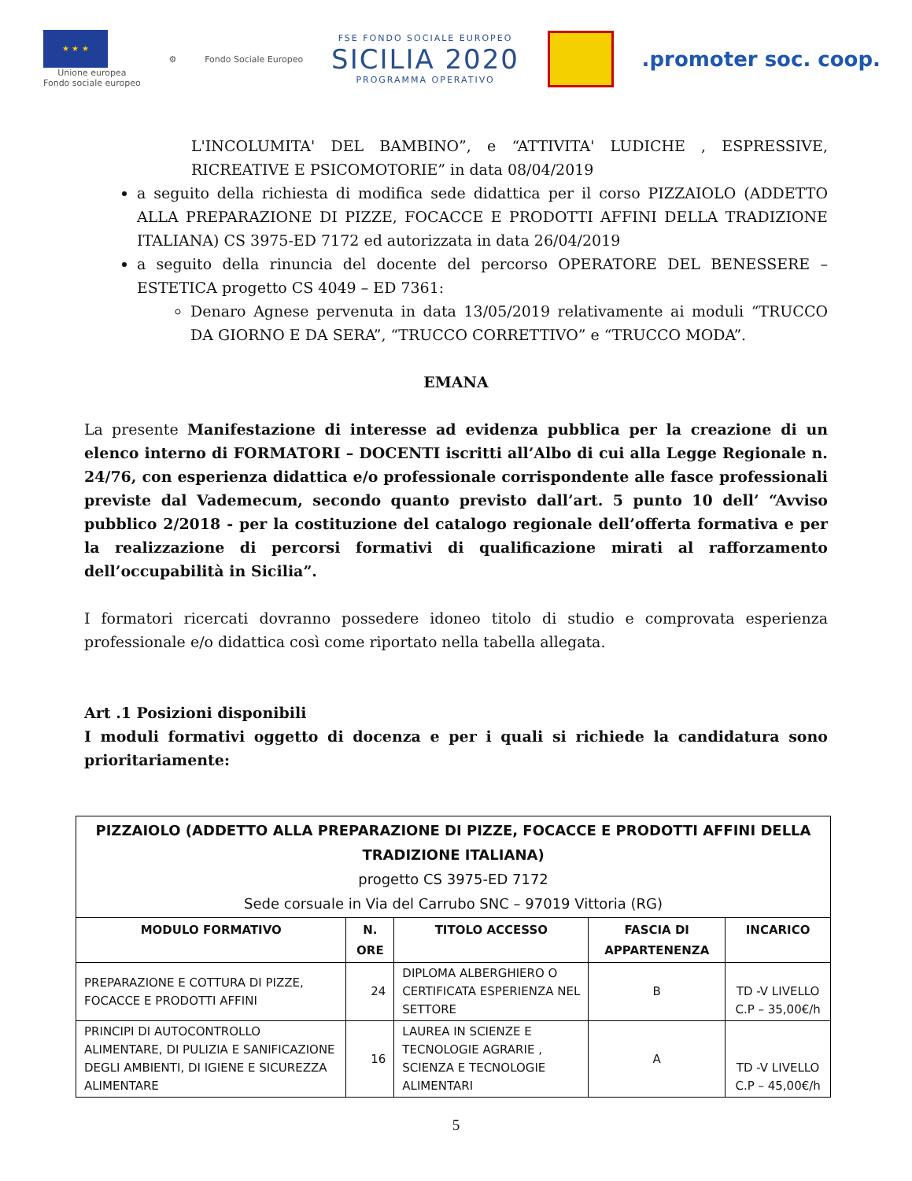★ ★ ★
Unione europea
Fondo sociale europeo
⚙ Fondo Sociale Europeo
FSE FONDO SOCIALE EUROPEO
SICILIA 2020
PROGRAMMA OPERATIVO
.promoter soc. coop.
L'INCOLUMITA' DEL BAMBINO”, e “ATTIVITA' LUDICHE , ESPRESSIVE, RICREATIVE E PSICOMOTORIE” in data 08/04/2019
a seguito della richiesta di modifica sede didattica per il corso PIZZAIOLO (ADDETTO ALLA PREPARAZIONE DI PIZZE, FOCACCE E PRODOTTI AFFINI DELLA TRADIZIONE ITALIANA) CS 3975-ED 7172 ed autorizzata in data 26/04/2019
a seguito della rinuncia del docente del percorso OPERATORE DEL BENESSERE – ESTETICA progetto CS 4049 – ED 7361:
Denaro Agnese pervenuta in data 13/05/2019 relativamente ai moduli “TRUCCO DA GIORNO E DA SERA”, “TRUCCO CORRETTIVO” e “TRUCCO MODA”.
EMANA
La presente Manifestazione di interesse ad evidenza pubblica per la creazione di un elenco interno di FORMATORI – DOCENTI iscritti all’Albo di cui alla Legge Regionale n. 24/76, con esperienza didattica e/o professionale corrispondente alle fasce professionali previste dal Vademecum, secondo quanto previsto dall’art. 5 punto 10 dell’ “Avviso pubblico 2/2018 - per la costituzione del catalogo regionale dell’offerta formativa e per la realizzazione di percorsi formativi di qualificazione mirati al rafforzamento dell’occupabilità in Sicilia”.
I formatori ricercati dovranno possedere idoneo titolo di studio e comprovata esperienza professionale e/o didattica così come riportato nella tabella allegata.
Art .1 Posizioni disponibili
I moduli formativi oggetto di docenza e per i quali si richiede la candidatura sono prioritariamente:
| PIZZAIOLO (ADDETTO ALLA PREPARAZIONE DI PIZZE, FOCACCE E PRODOTTI AFFINI DELLA TRADIZIONE ITALIANA) progetto CS 3975-ED 7172 Sede corsuale in Via del Carrubo SNC – 97019 Vittoria (RG) | | | | |
| MODULO FORMATIVO | N. ORE | TITOLO ACCESSO | FASCIA DI APPARTENENZA | INCARICO |
| PREPARAZIONE E COTTURA DI PIZZE, FOCACCE E PRODOTTI AFFINI | 24 | DIPLOMA ALBERGHIERO O CERTIFICATA ESPERIENZA NEL SETTORE | B | TD -V LIVELLO C.P – 35,00€/h |
| PRINCIPI DI AUTOCONTROLLO ALIMENTARE, DI PULIZIA E SANIFICAZIONE DEGLI AMBIENTI, DI IGIENE E SICUREZZA ALIMENTARE | 16 | LAUREA IN SCIENZE E TECNOLOGIE AGRARIE , SCIENZA E TECNOLOGIE ALIMENTARI | A | TD -V LIVELLO C.P – 45,00€/h |
5